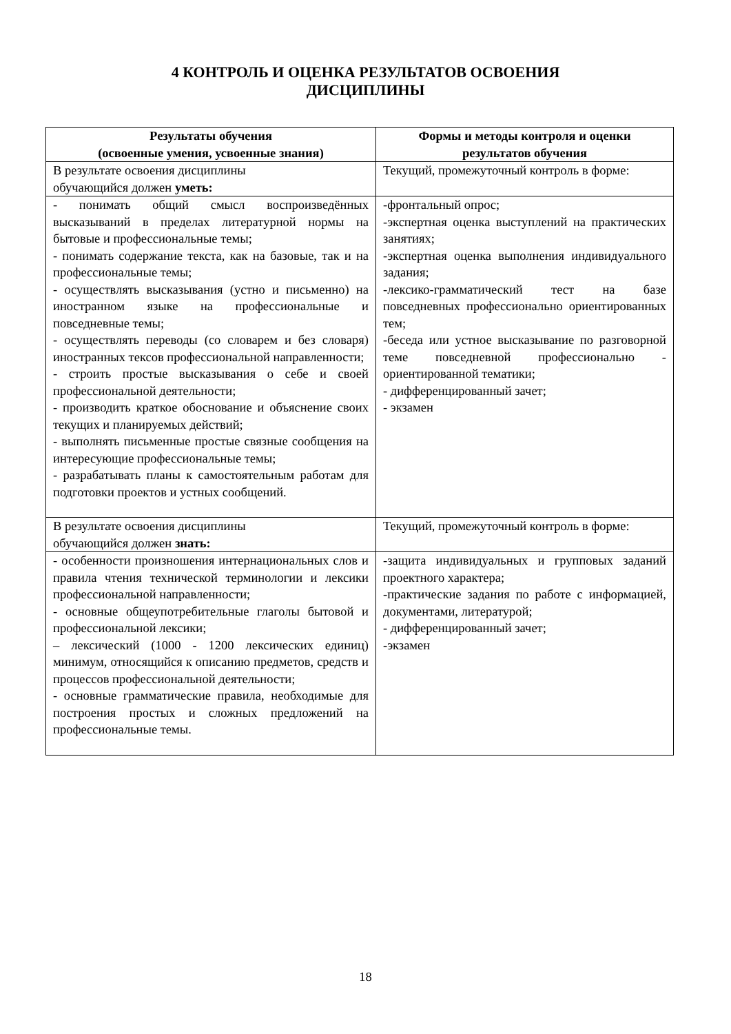4 КОНТРОЛЬ И ОЦЕНКА РЕЗУЛЬТАТОВ ОСВОЕНИЯ
ДИСЦИПЛИНЫ
| Результаты обучения (освоенные умения, усвоенные знания) | Формы и методы контроля и оценки результатов обучения |
| --- | --- |
| В результате освоения дисциплины обучающийся должен уметь: | Текущий, промежуточный контроль в форме: |
| - понимать общий смысл воспроизведённых высказываний в пределах литературной нормы на бытовые и профессиональные темы; - понимать содержание текста, как на базовые, так и на профессиональные темы; - осуществлять высказывания (устно и письменно) на иностранном языке на профессиональные и повседневные темы; - осуществлять переводы (со словарем и без словаря) иностранных тексов профессиональной направленности; - строить простые высказывания о себе и своей профессиональной деятельности; - производить краткое обоснование и объяснение своих текущих и планируемых действий; - выполнять письменные простые связные сообщения на интересующие профессиональные темы; - разрабатывать планы к самостоятельным работам для подготовки проектов и устных сообщений. | -фронтальный опрос; -экспертная оценка выступлений на практических занятиях; -экспертная оценка выполнения индивидуального задания; -лексико-грамматический тест на базе повседневных профессионально ориентированных тем; -беседа или устное высказывание по разговорной теме повседневной профессионально - ориентированной тематики; - дифференцированный зачет; - экзамен |
| В результате освоения дисциплины обучающийся должен знать: | Текущий, промежуточный контроль в форме: |
| - особенности произношения интернациональных слов и правила чтения технической терминологии и лексики профессиональной направленности; - основные общеупотребительные глаголы бытовой и профессиональной лексики; – лексический (1000 - 1200 лексических единиц) минимум, относящийся к описанию предметов, средств и процессов профессиональной деятельности; - основные грамматические правила, необходимые для построения простых и сложных предложений на профессиональные темы. | -защита индивидуальных и групповых заданий проектного характера; -практические задания по работе с информацией, документами, литературой; - дифференцированный зачет; -экзамен |
18